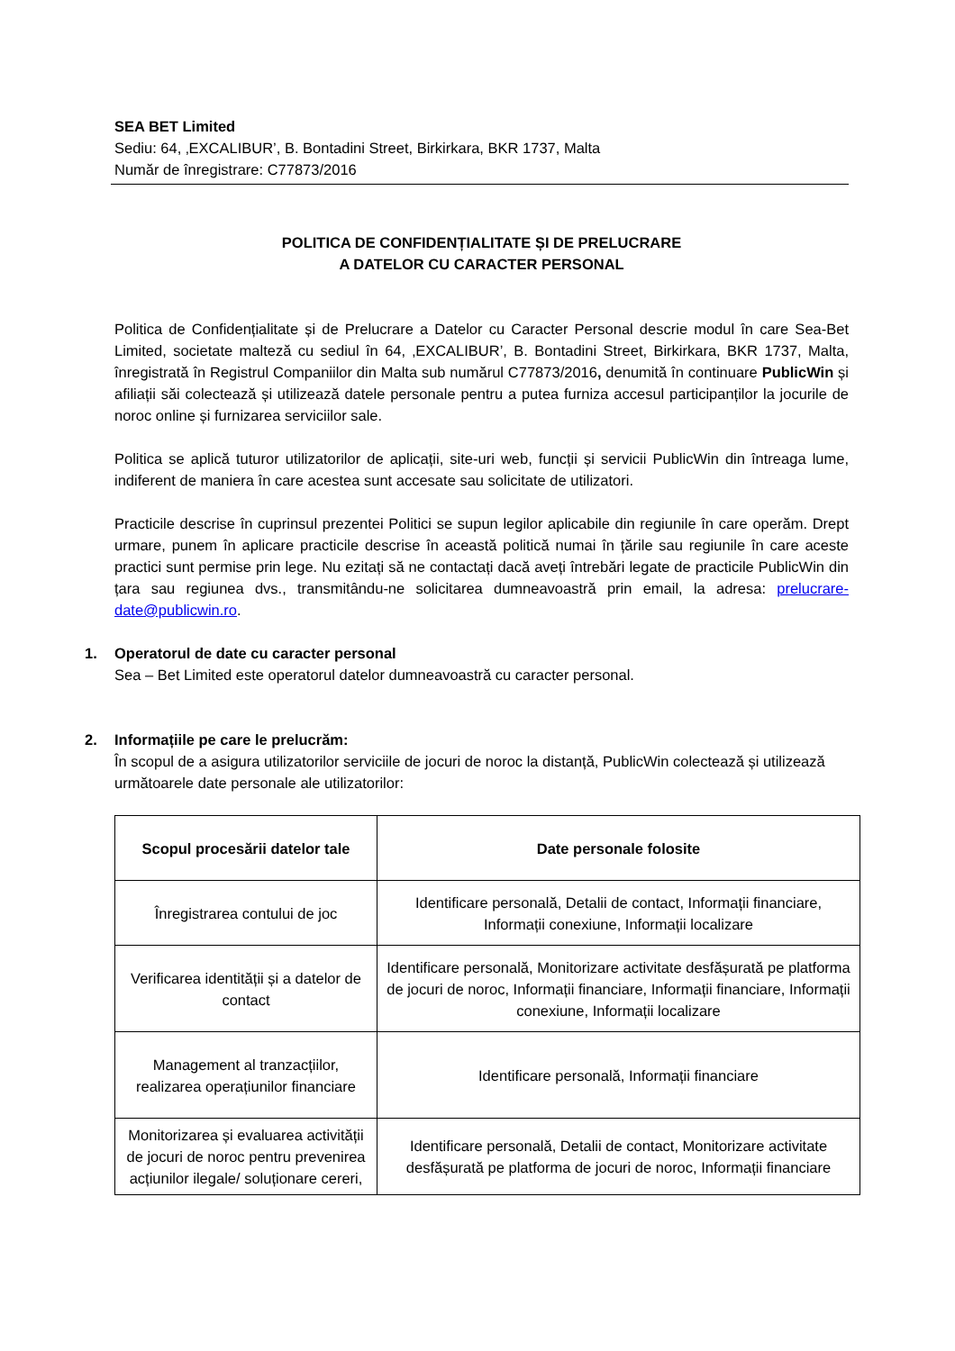SEA BET Limited
Sediu: 64, ‚EXCALIBUR’, B. Bontadini Street, Birkirkara, BKR 1737, Malta
Număr de înregistrare: C77873/2016
POLITICA DE CONFIDENȚIALITATE ȘI DE PRELUCRARE
A DATELOR CU CARACTER PERSONAL
Politica de Confidențialitate și de Prelucrare a Datelor cu Caracter Personal descrie modul în care Sea-Bet Limited, societate malteză cu sediul în 64, ‚EXCALIBUR’, B. Bontadini Street, Birkirkara, BKR 1737, Malta, înregistrată în Registrul Companiilor din Malta sub numărul C77873/2016, denumită în continuare PublicWin și afiliații săi colectează și utilizează datele personale pentru a putea furniza accesul participanților la jocurile de noroc online și furnizarea serviciilor sale.
Politica se aplică tuturor utilizatorilor de aplicații, site-uri web, funcții și servicii PublicWin din întreaga lume, indiferent de maniera în care acestea sunt accesate sau solicitate de utilizatori.
Practicile descrise în cuprinsul prezentei Politici se supun legilor aplicabile din regiunile în care operăm. Drept urmare, punem în aplicare practicile descrise în această politică numai în țările sau regiunile în care aceste practici sunt permise prin lege. Nu ezitați să ne contactați dacă aveți întrebări legate de practicile PublicWin din țara sau regiunea dvs., transmitându-ne solicitarea dumneavoastră prin email, la adresa: prelucrare-date@publicwin.ro.
1. Operatorul de date cu caracter personal
Sea – Bet Limited este operatorul datelor dumneavoastră cu caracter personal.
2. Informațiile pe care le prelucrăm:
În scopul de a asigura utilizatorilor serviciile de jocuri de noroc la distanță, PublicWin colectează și utilizează următoarele date personale ale utilizatorilor:
| Scopul procesării datelor tale | Date personale folosite |
| --- | --- |
| Înregistrarea contului de joc | Identificare personală, Detalii de contact, Informații financiare, Informații conexiune, Informații localizare |
| Verificarea identității și a datelor de contact | Identificare personală, Monitorizare activitate desfășurată pe platforma de jocuri de noroc, Informații financiare, Informații financiare, Informații conexiune, Informații localizare |
| Management al tranzacțiilor, realizarea operațiunilor financiare | Identificare personală, Informații financiare |
| Monitorizarea și evaluarea activității de jocuri de noroc pentru prevenirea acțiunilor ilegale/ soluționare cereri, | Identificare personală, Detalii de contact, Monitorizare activitate desfășurată pe platforma de jocuri de noroc, Informații financiare |